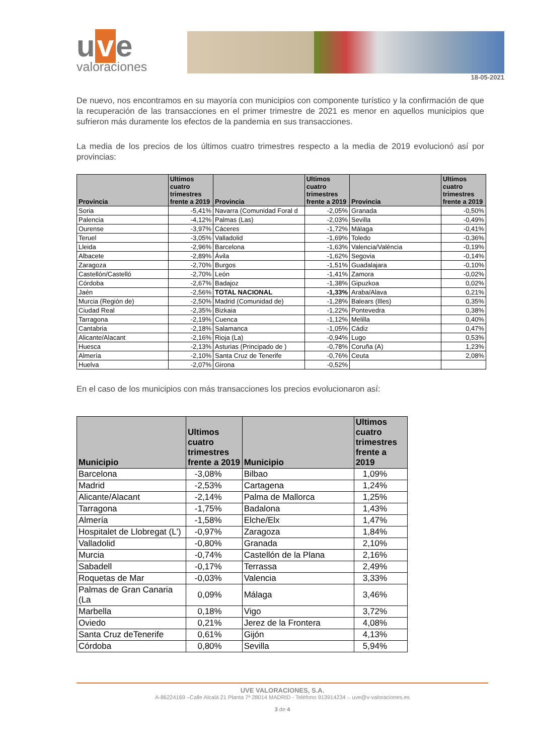u v e
valoraciones
18-05-2021
De nuevo, nos encontramos en su mayoría con municipios con componente turístico y la confirmación de que la recuperación de las transacciones en el primer trimestre de 2021 es menor en aquellos municipios que sufrieron más duramente los efectos de la pandemia en sus transacciones.
La media de los precios de los últimos cuatro trimestres respecto a la media de 2019 evolucionó así por provincias:
| Provincia | Ultimos cuatro trimestres frente a 2019 | Provincia | Ultimos cuatro trimestres frente a 2019 | Provincia | Ultimos cuatro trimestres frente a 2019 |
| --- | --- | --- | --- | --- | --- |
| Soria | -5,41% | Navarra (Comunidad Foral d | -2,05% | Granada | -0,50% |
| Palencia | -4,12% | Palmas (Las) | -2,03% | Sevilla | -0,49% |
| Ourense | -3,97% | Cáceres | -1,72% | Málaga | -0,41% |
| Teruel | -3,05% | Valladolid | -1,69% | Toledo | -0,36% |
| Lleida | -2,96% | Barcelona | -1,63% | Valencia/València | -0,19% |
| Albacete | -2,89% | Ávila | -1,62% | Segovia | -0,14% |
| Zaragoza | -2,70% | Burgos | -1,51% | Guadalajara | -0,10% |
| Castellón/Castelló | -2,70% | León | -1,41% | Zamora | -0,02% |
| Córdoba | -2,67% | Badajoz | -1,38% | Gipuzkoa | 0,02% |
| Jaén | -2,56% | TOTAL NACIONAL | -1,33% | Araba/Alava | 0,21% |
| Murcia (Región de) | -2,50% | Madrid (Comunidad de) | -1,28% | Balears (Illes) | 0,35% |
| Ciudad Real | -2,35% | Bizkaia | -1,22% | Pontevedra | 0,38% |
| Tarragona | -2,19% | Cuenca | -1,12% | Melilla | 0,40% |
| Cantabria | -2,18% | Salamanca | -1,05% | Cádiz | 0,47% |
| Alicante/Alacant | -2,16% | Rioja (La) | -0,94% | Lugo | 0,53% |
| Huesca | -2,13% | Asturias (Principado de ) | -0,78% | Coruña (A) | 1,23% |
| Almería | -2,10% | Santa Cruz de Tenerife | -0,76% | Ceuta | 2,08% |
| Huelva | -2,07% | Girona | -0,52% | | |
En el caso de los municipios con más transacciones los precios evolucionaron así:
| Municipio | Ultimos cuatro trimestres frente a 2019 | Municipio | Ultimos cuatro trimestres frente a 2019 |
| --- | --- | --- | --- |
| Barcelona | -3,08% | Bilbao | 1,09% |
| Madrid | -2,53% | Cartagena | 1,24% |
| Alicante/Alacant | -2,14% | Palma de Mallorca | 1,25% |
| Tarragona | -1,75% | Badalona | 1,43% |
| Almería | -1,58% | Elche/Elx | 1,47% |
| Hospitalet de Llobregat (L') | -0,97% | Zaragoza | 1,84% |
| Valladolid | -0,80% | Granada | 2,10% |
| Murcia | -0,74% | Castellón de la Plana | 2,16% |
| Sabadell | -0,17% | Terrassa | 2,49% |
| Roquetas de Mar | -0,03% | Valencia | 3,33% |
| Palmas de Gran Canaria (La | 0,09% | Málaga | 3,46% |
| Marbella | 0,18% | Vigo | 3,72% |
| Oviedo | 0,21% | Jerez de la Frontera | 4,08% |
| Santa Cruz deTenerife | 0,61% | Gijón | 4,13% |
| Córdoba | 0,80% | Sevilla | 5,94% |
UVE VALORACIONES, S.A.
A-86224169 –Calle Alcalá 21 Planta 7ª 28014 MADRID - Teléfono 913914234 -. uve@v-valoraciones.es
3 de 4